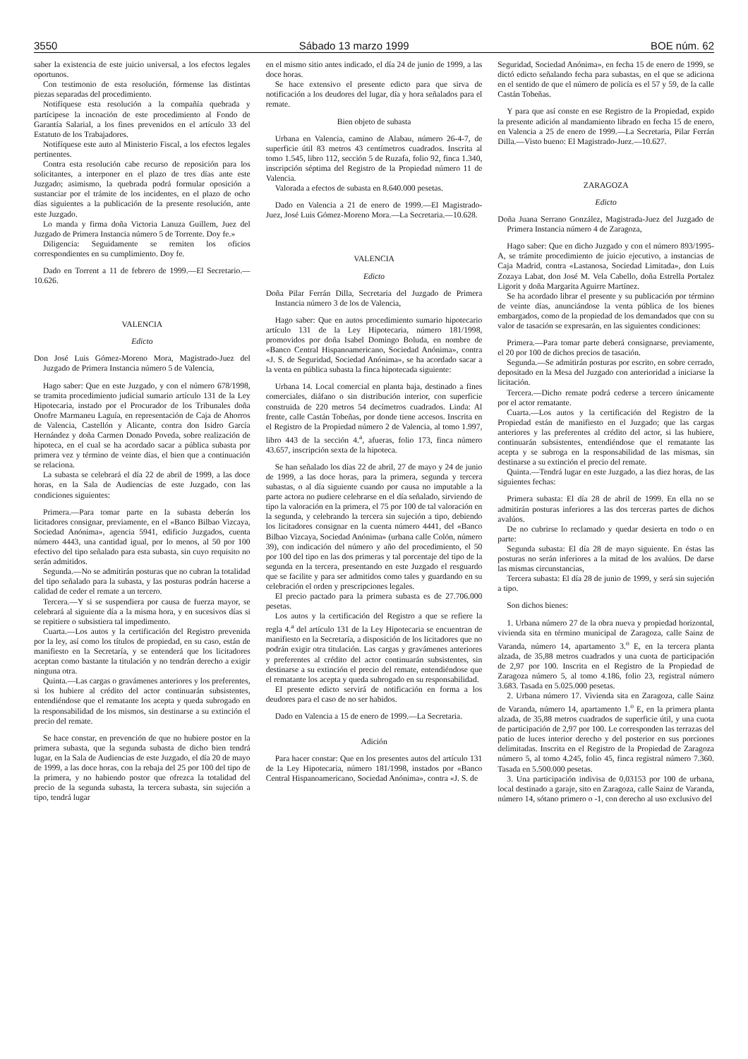3550 Sábado 13 marzo 1999 BOE núm. 62
saber la existencia de este juicio universal, a los efectos legales oportunos.
Con testimonio de esta resolución, fórmense las distintas piezas separadas del procedimiento.
Notifíquese esta resolución a la compañía quebrada y partícipese la incoación de este procedimiento al Fondo de Garantía Salarial, a los fines prevenidos en el artículo 33 del Estatuto de los Trabajadores.
Notifíquese este auto al Ministerio Fiscal, a los efectos legales pertinentes.
Contra esta resolución cabe recurso de reposición para los solicitantes, a interponer en el plazo de tres días ante este Juzgado; asimismo, la quebrada podrá formular oposición a sustanciar por el trámite de los incidentes, en el plazo de ocho días siguientes a la publicación de la presente resolución, ante este Juzgado.
Lo manda y firma doña Victoria Lanuza Guillem, Juez del Juzgado de Primera Instancia número 5 de Torrente. Doy fe.»
Diligencia: Seguidamente se remiten los oficios correspondientes en su cumplimiento. Doy fe.
Dado en Torrent a 11 de febrero de 1999.—El Secretario.—10.626.
VALENCIA
Edicto
Don José Luis Gómez-Moreno Mora, Magistrado-Juez del Juzgado de Primera Instancia número 5 de Valencia,
Hago saber: Que en este Juzgado, y con el número 678/1998, se tramita procedimiento judicial sumario artículo 131 de la Ley Hipotecaria, instado por el Procurador de los Tribunales doña Onofre Marmaneu Laguía, en representación de Caja de Ahorros de Valencia, Castellón y Alicante, contra don Isidro García Hernández y doña Carmen Donado Poveda, sobre realización de hipoteca, en el cual se ha acordado sacar a pública subasta por primera vez y término de veinte días, el bien que a continuación se relaciona.
La subasta se celebrará el día 22 de abril de 1999, a las doce horas, en la Sala de Audiencias de este Juzgado, con las condiciones siguientes:
Primera.—Para tomar parte en la subasta deberán los licitadores consignar, previamente, en el «Banco Bilbao Vizcaya, Sociedad Anónima», agencia 5941, edificio Juzgados, cuenta número 4443, una cantidad igual, por lo menos, al 50 por 100 efectivo del tipo señalado para esta subasta, sin cuyo requisito no serán admitidos.
Segunda.—No se admitirán posturas que no cubran la totalidad del tipo señalado para la subasta, y las posturas podrán hacerse a calidad de ceder el remate a un tercero.
Tercera.—Y si se suspendiera por causa de fuerza mayor, se celebrará al siguiente día a la misma hora, y en sucesivos días si se repitiere o subsistiera tal impedimento.
Cuarta.—Los autos y la certificación del Registro prevenida por la ley, así como los títulos de propiedad, en su caso, están de manifiesto en la Secretaría, y se entenderá que los licitadores aceptan como bastante la titulación y no tendrán derecho a exigir ninguna otra.
Quinta.—Las cargas o gravámenes anteriores y los preferentes, si los hubiere al crédito del actor continuarán subsistentes, entendiéndose que el rematante los acepta y queda subrogado en la responsabilidad de los mismos, sin destinarse a su extinción el precio del remate.
Se hace constar, en prevención de que no hubiere postor en la primera subasta, que la segunda subasta de dicho bien tendrá lugar, en la Sala de Audiencias de este Juzgado, el día 20 de mayo de 1999, a las doce horas, con la rebaja del 25 por 100 del tipo de la primera, y no habiendo postor que ofrezca la totalidad del precio de la segunda subasta, la tercera subasta, sin sujeción a tipo, tendrá lugar
en el mismo sitio antes indicado, el día 24 de junio de 1999, a las doce horas.
Se hace extensivo el presente edicto para que sirva de notificación a los deudores del lugar, día y hora señalados para el remate.
Bien objeto de subasta
Urbana en Valencia, camino de Alabau, número 26-4-7, de superficie útil 83 metros 43 centímetros cuadrados. Inscrita al tomo 1.545, libro 112, sección 5 de Ruzafa, folio 92, finca 1.340, inscripción séptima del Registro de la Propiedad número 11 de Valencia.
Valorada a efectos de subasta en 8.640.000 pesetas.
Dado en Valencia a 21 de enero de 1999.—El Magistrado-Juez, José Luis Gómez-Moreno Mora.—La Secretaria.—10.628.
VALENCIA
Edicto
Doña Pilar Ferrán Dilla, Secretaria del Juzgado de Primera Instancia número 3 de los de Valencia,
Hago saber: Que en autos procedimiento sumario hipotecario artículo 131 de la Ley Hipotecaria, número 181/1998, promovidos por doña Isabel Domingo Boluda, en nombre de «Banco Central Hispanoamericano, Sociedad Anónima», contra «J. S. de Seguridad, Sociedad Anónima», se ha acordado sacar a la venta en pública subasta la finca hipotecada siguiente:
Urbana 14. Local comercial en planta baja, destinado a fines comerciales, diáfano o sin distribución interior, con superficie construida de 220 metros 54 decímetros cuadrados. Linda: Al frente, calle Castán Tobeñas, por donde tiene accesos. Inscrita en el Registro de la Propiedad número 2 de Valencia, al tomo 1.997, libro 443 de la sección 4.<sup>a</sup>, afueras, folio 173, finca número 43.657, inscripción sexta de la hipoteca.
Se han señalado los días 22 de abril, 27 de mayo y 24 de junio de 1999, a las doce horas, para la primera, segunda y tercera subastas, o al día siguiente cuando por causa no imputable a la parte actora no pudiere celebrarse en el día señalado, sirviendo de tipo la valoración en la primera, el 75 por 100 de tal valoración en la segunda, y celebrando la tercera sin sujeción a tipo, debiendo los licitadores consignar en la cuenta número 4441, del «Banco Bilbao Vizcaya, Sociedad Anónima» (urbana calle Colón, número 39), con indicación del número y año del procedimiento, el 50 por 100 del tipo en las dos primeras y tal porcentaje del tipo de la segunda en la tercera, presentando en este Juzgado el resguardo que se facilite y para ser admitidos como tales y guardando en su celebración el orden y prescripciones legales.
El precio pactado para la primera subasta es de 27.706.000 pesetas.
Los autos y la certificación del Registro a que se refiere la regla 4.<sup>a</sup> del artículo 131 de la Ley Hipotecaria se encuentran de manifiesto en la Secretaría, a disposición de los licitadores que no podrán exigir otra titulación. Las cargas y gravámenes anteriores y preferentes al crédito del actor continuarán subsistentes, sin destinarse a su extinción el precio del remate, entendiéndose que el rematante los acepta y queda subrogado en su responsabilidad.
El presente edicto servirá de notificación en forma a los deudores para el caso de no ser habidos.
Dado en Valencia a 15 de enero de 1999.—La Secretaria.
Adición
Para hacer constar: Que en los presentes autos del artículo 131 de la Ley Hipotecaria, número 181/1998, instados por «Banco Central Hispanoamericano, Sociedad Anónima», contra «J. S. de
Seguridad, Sociedad Anónima», en fecha 15 de enero de 1999, se dictó edicto señalando fecha para subastas, en el que se adiciona en el sentido de que el número de policía es el 57 y 59, de la calle Castán Tobeñas.
Y para que así conste en ese Registro de la Propiedad, expido la presente adición al mandamiento librado en fecha 15 de enero, en Valencia a 25 de enero de 1999.—La Secretaria, Pilar Ferrán Dilla.—Visto bueno: El Magistrado-Juez.—10.627.
ZARAGOZA
Edicto
Doña Juana Serrano González, Magistrada-Juez del Juzgado de Primera Instancia número 4 de Zaragoza,
Hago saber: Que en dicho Juzgado y con el número 893/1995-A, se trámite procedimiento de juicio ejecutivo, a instancias de Caja Madrid, contra «Lastanosa, Sociedad Limitada», don Luis Zozaya Labat, don José M. Vela Cabello, doña Estrella Portalez Ligorit y doña Margarita Aguirre Martínez.
Se ha acordado librar el presente y su publicación por término de veinte días, anunciándose la venta pública de los bienes embargados, como de la propiedad de los demandados que con su valor de tasación se expresarán, en las siguientes condiciones:
Primera.—Para tomar parte deberá consignarse, previamente, el 20 por 100 de dichos precios de tasación.
Segunda.—Se admitirán posturas por escrito, en sobre cerrado, depositado en la Mesa del Juzgado con anterioridad a iniciarse la licitación.
Tercera.—Dicho remate podrá cederse a tercero únicamente por el actor rematante.
Cuarta.—Los autos y la certificación del Registro de la Propiedad están de manifiesto en el Juzgado; que las cargas anteriores y las preferentes al crédito del actor, si las hubiere, continuarán subsistentes, entendiéndose que el rematante las acepta y se subroga en la responsabilidad de las mismas, sin destinarse a su extinción el precio del remate.
Quinta.—Tendrá lugar en este Juzgado, a las diez horas, de las siguientes fechas:
Primera subasta: El día 28 de abril de 1999. En ella no se admitirán posturas inferiores a las dos terceras partes de dichos avalúos.
De no cubrirse lo reclamado y quedar desierta en todo o en parte:
Segunda subasta: El día 28 de mayo siguiente. En éstas las posturas no serán inferiores a la mitad de los avalúos. De darse las mismas circunstancias,
Tercera subasta: El día 28 de junio de 1999, y será sin sujeción a tipo.
Son dichos bienes:
1. Urbana número 27 de la obra nueva y propiedad horizontal, vivienda sita en término municipal de Zaragoza, calle Sainz de Varanda, número 14, apartamento 3.<sup>o</sup> E, en la tercera planta alzada, de 35,88 metros cuadrados y una cuota de participación de 2,97 por 100. Inscrita en el Registro de la Propiedad de Zaragoza número 5, al tomo 4.186, folio 23, registral número 3.683. Tasada en 5.025.000 pesetas.
2. Urbana número 17. Vivienda sita en Zaragoza, calle Sainz de Varanda, número 14, apartamento 1.<sup>o</sup> E, en la primera planta alzada, de 35,88 metros cuadrados de superficie útil, y una cuota de participación de 2,97 por 100. Le corresponden las terrazas del patio de luces interior derecho y del posterior en sus porciones delimitadas. Inscrita en el Registro de la Propiedad de Zaragoza número 5, al tomo 4.245, folio 45, finca registral número 7.360. Tasada en 5.500.000 pesetas.
3. Una participación indivisa de 0,03153 por 100 de urbana, local destinado a garaje, sito en Zaragoza, calle Sainz de Varanda, número 14, sótano primero o -1, con derecho al uso exclusivo del